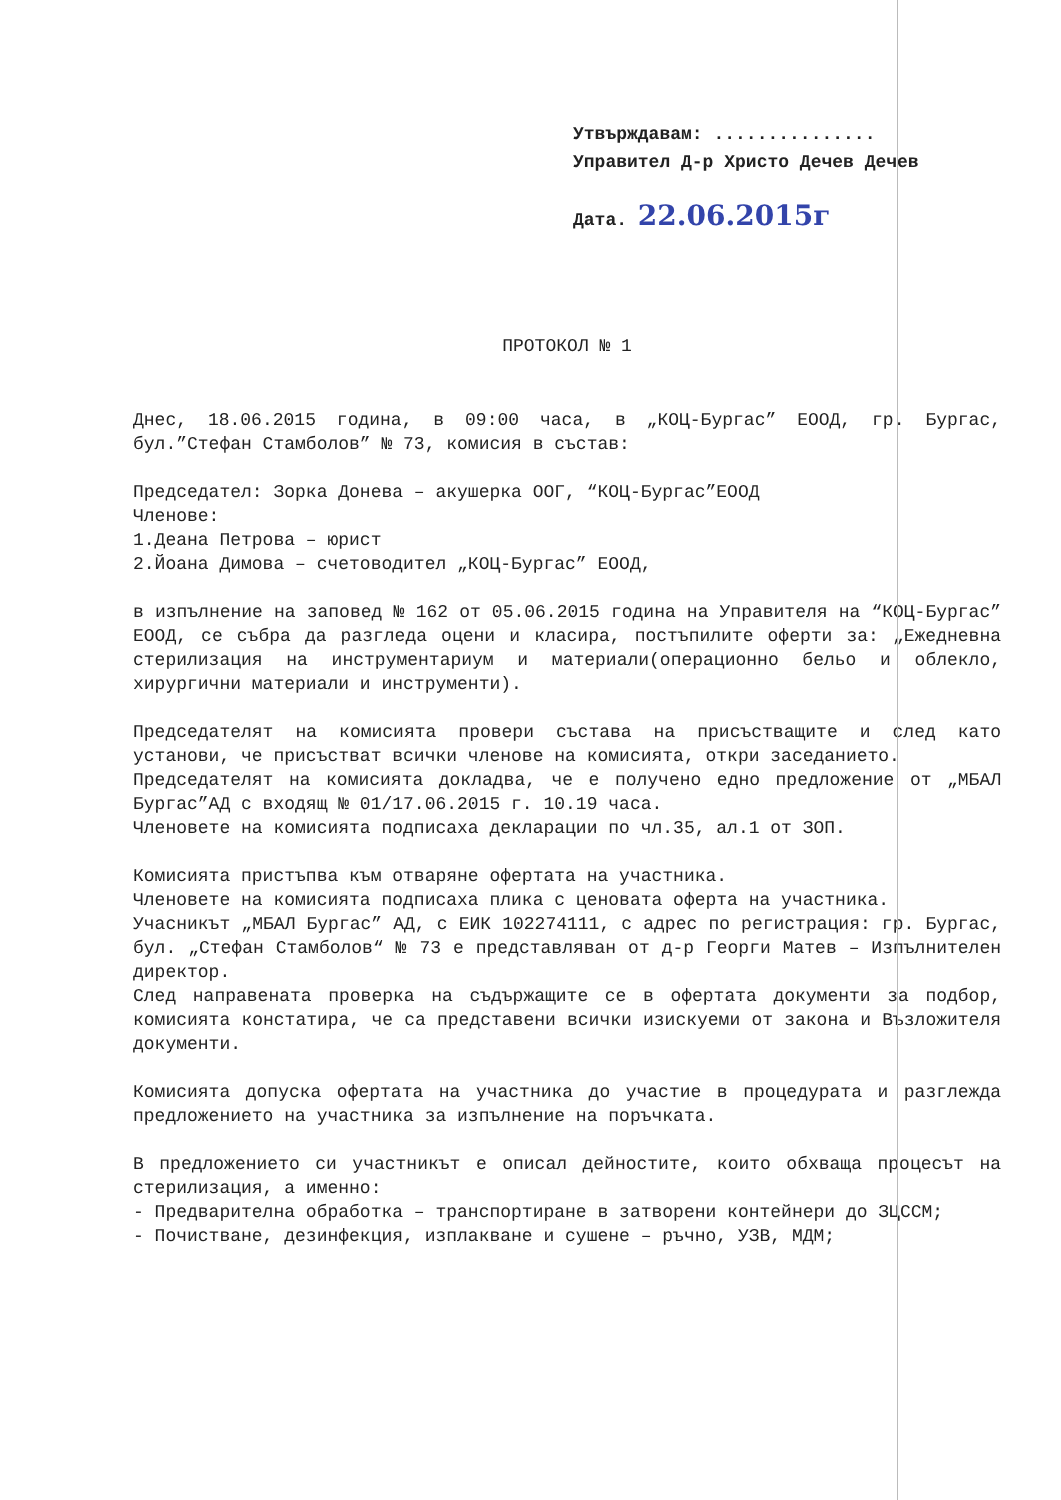Утвърждавам: ...............
Управител Д-р Христо Дечев Дечев
Дата. 22.06.2015г
ПРОТОКОЛ № 1
Днес, 18.06.2015 година, в 09:00 часа, в „КОЦ-Бургас” ЕООД, гр. Бургас, бул.”Стефан Стамболов” № 73, комисия в състав:
Председател: Зорка Донева – акушерка ООГ, “КОЦ-Бургас”ЕООД
Членове:
1.Деана Петрова – юрист
2.Йоана Димова – счетоводител „КОЦ-Бургас” ЕООД,
в изпълнение на заповед № 162 от 05.06.2015 година на Управителя на “КОЦ-Бургас” ЕООД, се събра да разгледа оцени и класира, постъпилите оферти за: „Ежедневна стерилизация на инструментариум и материали(операционно бельо и облекло, хирургични материали и инструменти).
Председателят на комисията провери състава на присъстващите и след като установи, че присъстват всички членове на комисията, откри заседанието.
Председателят на комисията докладва, че е получено едно предложение от „МБАЛ Бургас”АД с входящ № 01/17.06.2015 г. 10.19 часа.
Членовете на комисията подписаха декларации по чл.35, ал.1 от ЗОП.
Комисията пристъпва към отваряне офертата на участника.
Членовете на комисията подписаха плика с ценовата оферта на участника.
Учасникът „МБАЛ Бургас” АД, с ЕИК 102274111, с адрес по регистрация: гр. Бургас, бул. „Стефан Стамболов“ № 73 е представляван от д-р Георги Матев – Изпълнителен директор.
След направената проверка на съдържащите се в офертата документи за подбор, комисията констатира, че са представени всички изискуеми от закона и Възложителя документи.
Комисията допуска офертата на участника до участие в процедурата и разглежда предложението на участника за изпълнение на поръчката.
В предложението си участникът е описал дейностите, които обхваща процесът на стерилизация, а именно:
- Предварителна обработка – транспортиране в затворени контейнери до ЗЦССМ;
- Почистване, дезинфекция, изплакване и сушене – ръчно, УЗВ, МДМ;